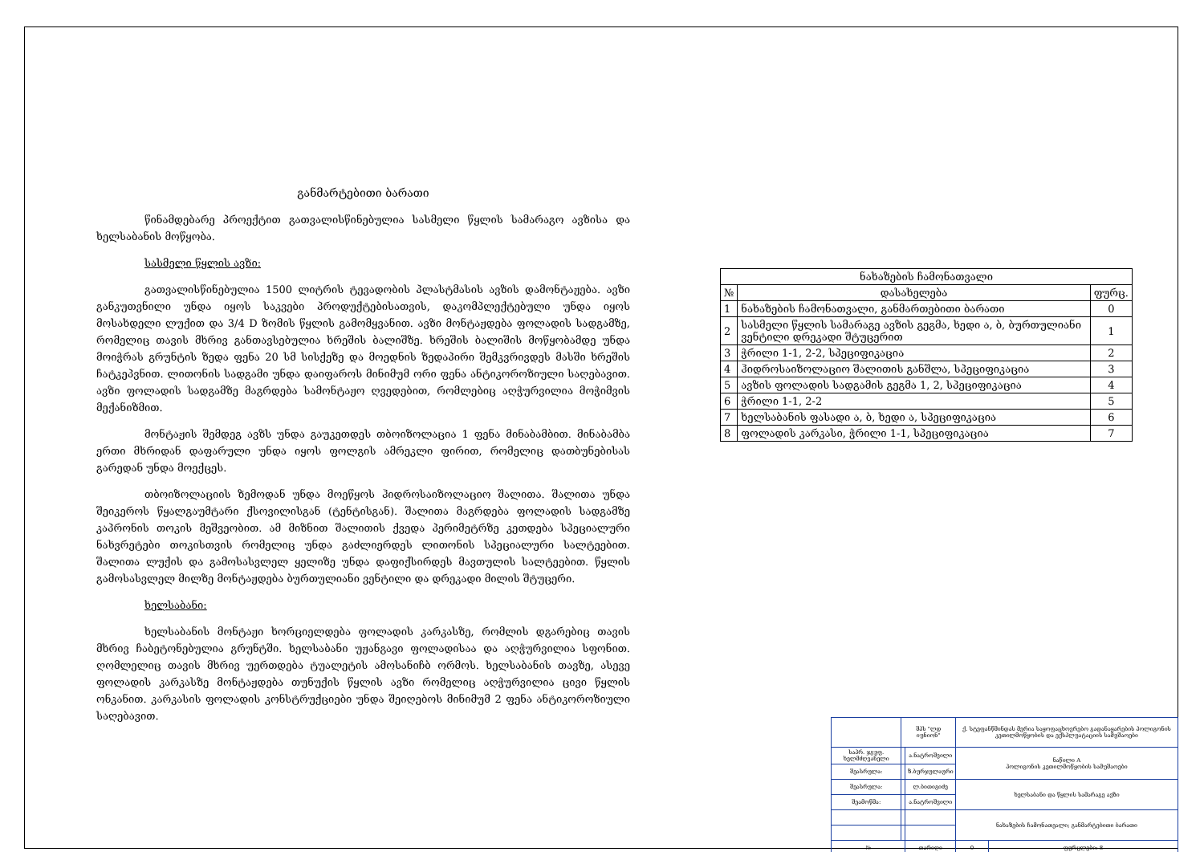განმარტებითი ბარათი
წინამდებარე პროექტით გათვალისწინებულია სასმელი წყლის სამარაგო ავზისა და ხელსაბანის მოწყობა.
სასმელი წყლის ავზი:
გათვალისწინებულია 1500 ლიტრის ტევადობის პლასტმასის ავზის დამონტაჟება. ავზი განკუთვნილი უნდა იყოს საკვები პროდუქტებისათვის, დაკომპლექტებული უნდა იყოს მოსახდელი ლუქით და 3/4 D ზომის წყლის გამომყვანით. ავზი მონტაჟდება ფოლადის სადგამზე, რომელიც თავის მხრივ განთავსებულია ხრეშის ბალიშზე. ხრეშის ბალიშის მოწყობამდე უნდა მოიჭრას გრუნტის ზედა ფენა 20 სმ სისქეზე და მოედნის ზედაპირი შემკვრივდეს მასში ხრეშის ჩატკეპვნით. ლითონის სადგამი უნდა დაიფაროს მინიმუმ ორი ფენა ანტიკოროზიული საღებავით. ავზი ფოლადის სადგამზე მაგრდება სამონტაჟო ღვედებით, რომლებიც აღჭურვილია მოჭიმვის მექანიზმით.
მონტაჟის შემდეგ ავზს უნდა გაუკეთდეს თბოიზოლაცია 1 ფენა მინაბამბით. მინაბამბა ერთი მხრიდან დაფარული უნდა იყოს ფოლგის ამრეკლი ფირით, რომელიც დათბუნებისას გარედან უნდა მოექცეს.
თბოიზოლაციის ზემოდან უნდა მოეწყოს ჰიდროსაიზოლაციო შალითა. შალითა უნდა შეიკეროს წყალგაუმტარი ქსოვილისგან (ტენტისგან). შალითა მაგრდება ფოლადის სადგამზე კაპრონის თოკის მეშვეობით. ამ მიზნით შალითის ქვედა პერიმეტრზე კეთდება სპეციალური ნახვრეტები თოკისთვის რომელიც უნდა გაძლიერდეს ლითონის სპეციალური სალტეებით. შალითა ლუქის და გამოსასვლელ ყელიზე უნდა დაფიქსირდეს მავთულის სალტეებით. წყლის გამოსასვლელ მილზე მონტაჟდება ბურთულიანი ვენტილი და დრეკადი მილის შტუცერი.
ხელსაბანი:
ხელსაბანის მონტაჟი ხორციელდება ფოლადის კარკასზე, რომლის დგარებიც თავის მხრივ ჩაბეტონებულია გრუნტში. ხელსაბანი უჟანგავი ფოლადისაა და აღჭურვილია სფონით. ღომლელიც თავის მხრივ უერთდება ტუალეტის ამოსანიჩბ ორმოს. ხელსაბანის თავზე, ასევე ფოლადის კარკასზე მონტაჟდება თუნუქის წყლის ავზი რომელიც აღჭურვილია ცივი წყლის ონკანით. კარკასის ფოლადის კონსტრუქციები უნდა შეიღებოს მინიმუმ 2 ფენა ანტიკოროზიული საღებავით.
| ნახაზების ჩამონათვალი | | |
| --- | --- | --- |
| № | დასახელება | ფურც. |
| 1 | ნახაზების ჩამონათვალი, განმართებითი ბარათი | 0 |
| 2 | სასმელი წყლის სამარაგე ავზის გეგმა, ხედი ა, ბ, ბურთულიანი ვენტილი დრეკადი შტუცერით | 1 |
| 3 | ჭრილი 1-1, 2-2, სპეციფიკაცია | 2 |
| 4 | ჰიდროსაიზოლაციო შალითის განშლა, სპეციფიკაცია | 3 |
| 5 | ავზის ფოლადის სადგამის გეგმა 1, 2, სპეციფიკაცია | 4 |
| 6 | ჭრილი 1-1, 2-2 | 5 |
| 7 | ხელსაბანის ფასადი ა, ბ, ხედი ა, სპეციფიკაცია | 6 |
| 8 | ფოლადის კარკასი, ჭრილი 1-1, სპეციფიკაცია | 7 |
| | შპს "ლდ იუნიონ" | | ქ. სტეფანწმინდას მერია საყოფაცხოვრებო გადანაყარების პოლიგონის კეთილმოწყობის და ექსპლუატაციის სამუშაოები | |
| საპრ. ჯგუფ. ხელმძღვანელი | | ა.ნატროშვილი | ნაწილი A პოლიგონის კეთილმოწყობის სამუშაოები | |
| შეასრულა: | | ზ.ბურჯულაური | | |
| შეასრულა: | | ლ.ბითიგიძე | ხელსაბანი და წყლის სამარაგე ავზი | |
| შეამოწმა: | | ა.ნატროშვილი | | |
| | | | ნახაზების ჩამონათვალი; განმარტებითი ბარათი | |
| № | | თარიღი | 0 | ფურცლები: 8 |